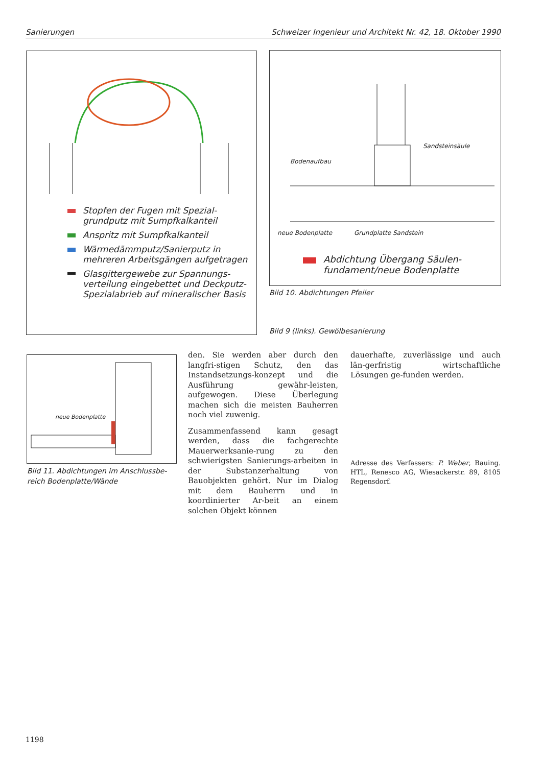Sanierungen Schweizer Ingenieur und Architekt Nr. 42, 18. Oktober 1990
Stopfen der Fugen mit Spezial-grundputz mit Sumpfkalkanteil
Anspritz mit Sumpfkalkanteil
Wärmedämmputz/Sanierputz in mehreren Arbeitsgängen aufgetragen
Glasgittergewebe zur Spannungs-verteilung eingebettet und Deckputz-Spezialabrieb auf mineralischer Basis
Bodenaufbau
Sandsteinsäule
neue Bodenplatte Grundplatte Sandstein
Abdichtung Übergang Säulen-fundament/neue Bodenplatte
Bild 10. Abdichtungen Pfeiler
Bild 9 (links). Gewölbesanierung
neue Bodenplatte
Bild 11. Abdichtungen im Anschlussbe-reich Bodenplatte/Wände
den. Sie werden aber durch den langfri-stigen Schutz, den das Instandsetzungs-konzept und die Ausführung gewähr-leisten, aufgewogen. Diese Überlegung machen sich die meisten Bauherren noch viel zuwenig.
Zusammenfassend kann gesagt werden, dass die fachgerechte Mauerwerksanie-rung zu den schwierigsten Sanierungs-arbeiten in der Substanzerhaltung von Bauobjekten gehört. Nur im Dialog mit dem Bauherrn und in koordinierter Ar-beit an einem solchen Objekt können
dauerhafte, zuverlässige und auch län-gerfristig wirtschaftliche Lösungen ge-funden werden.
Adresse des Verfassers: P. Weber, Bauing. HTL, Renesco AG, Wiesackerstr. 89, 8105 Regensdorf.
1198